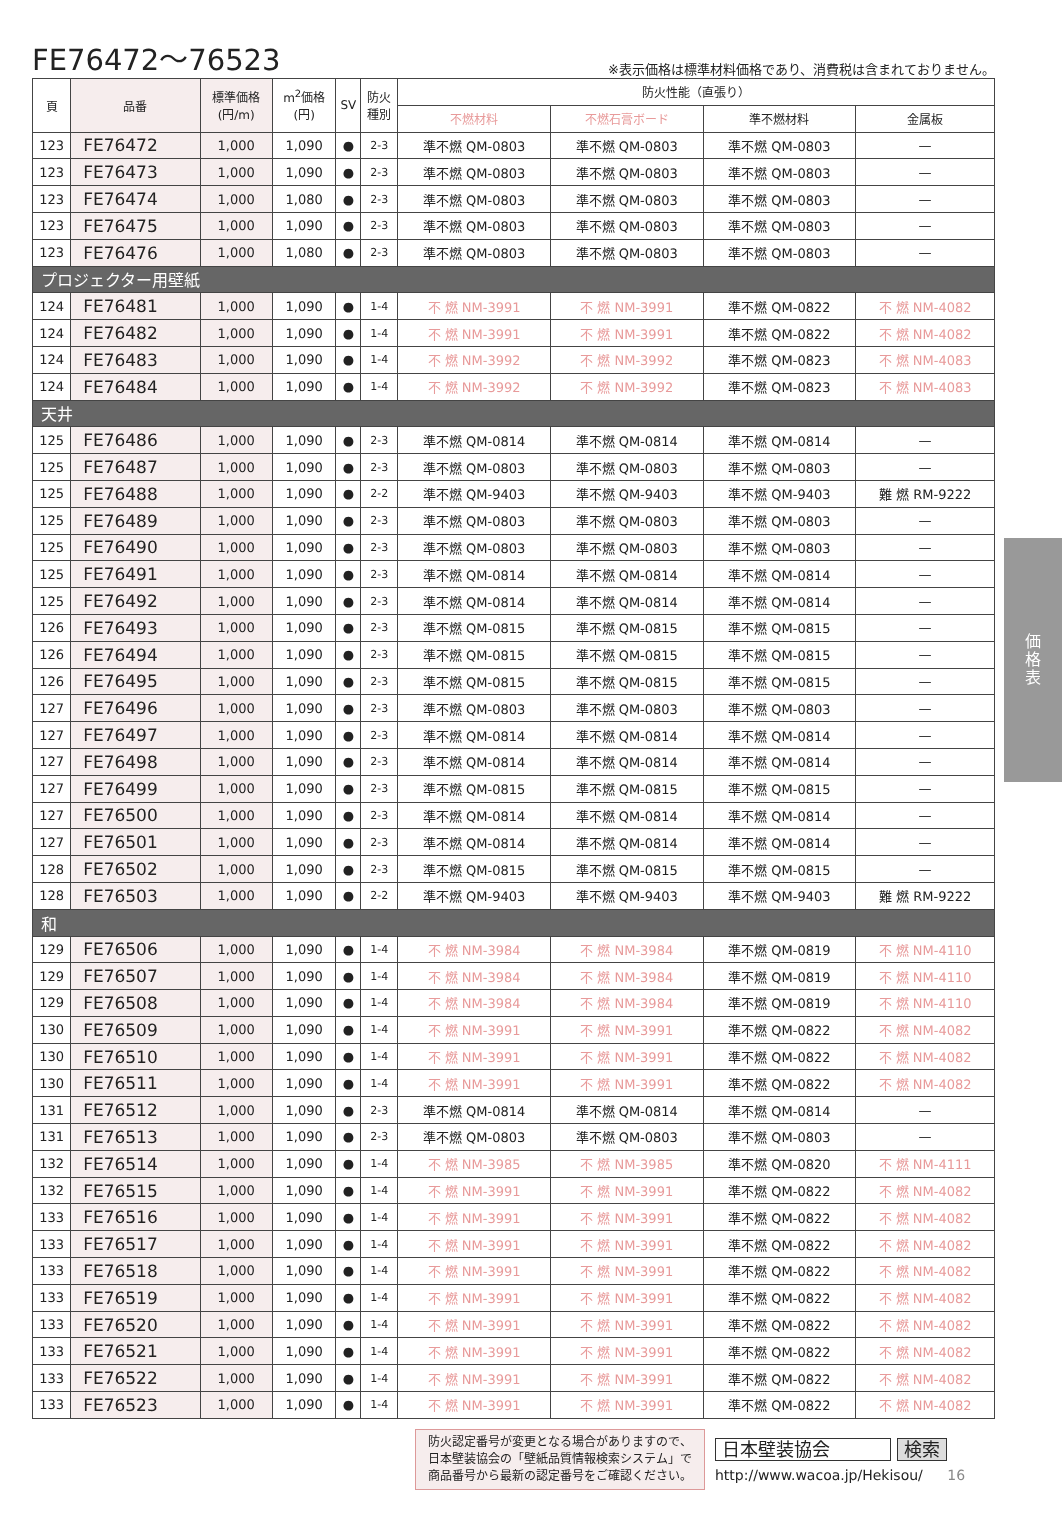FE76472〜76523
※表示価格は標準材料価格であり、消費税は含まれておりません。
| 頁 | 品番 | 標準価格 (円/m) | m<sup>2</sup>価格 (円) | SV | 防火 種別 | 防火性能（直張り） | | | |
| --- | --- | --- | --- | --- | --- | --- | --- | --- | --- |
| | | | | | | 不燃材料 | 不燃石膏ボード | 準不燃材料 | 金属板 |
| 123 | FE76472 | 1,000 | 1,090 | ● | 2-3 | 準不燃 QM-0803 | 準不燃 QM-0803 | 準不燃 QM-0803 | — |
| 123 | FE76473 | 1,000 | 1,090 | ● | 2-3 | 準不燃 QM-0803 | 準不燃 QM-0803 | 準不燃 QM-0803 | — |
| 123 | FE76474 | 1,000 | 1,080 | ● | 2-3 | 準不燃 QM-0803 | 準不燃 QM-0803 | 準不燃 QM-0803 | — |
| 123 | FE76475 | 1,000 | 1,090 | ● | 2-3 | 準不燃 QM-0803 | 準不燃 QM-0803 | 準不燃 QM-0803 | — |
| 123 | FE76476 | 1,000 | 1,080 | ● | 2-3 | 準不燃 QM-0803 | 準不燃 QM-0803 | 準不燃 QM-0803 | — |
| プロジェクター用壁紙 | | | | | | | | | |
| 124 | FE76481 | 1,000 | 1,090 | ● | 1-4 | 不 燃 NM-3991 | 不 燃 NM-3991 | 準不燃 QM-0822 | 不 燃 NM-4082 |
| 124 | FE76482 | 1,000 | 1,090 | ● | 1-4 | 不 燃 NM-3991 | 不 燃 NM-3991 | 準不燃 QM-0822 | 不 燃 NM-4082 |
| 124 | FE76483 | 1,000 | 1,090 | ● | 1-4 | 不 燃 NM-3992 | 不 燃 NM-3992 | 準不燃 QM-0823 | 不 燃 NM-4083 |
| 124 | FE76484 | 1,000 | 1,090 | ● | 1-4 | 不 燃 NM-3992 | 不 燃 NM-3992 | 準不燃 QM-0823 | 不 燃 NM-4083 |
| 天井 | | | | | | | | | |
| 125 | FE76486 | 1,000 | 1,090 | ● | 2-3 | 準不燃 QM-0814 | 準不燃 QM-0814 | 準不燃 QM-0814 | — |
| 125 | FE76487 | 1,000 | 1,090 | ● | 2-3 | 準不燃 QM-0803 | 準不燃 QM-0803 | 準不燃 QM-0803 | — |
| 125 | FE76488 | 1,000 | 1,090 | ● | 2-2 | 準不燃 QM-9403 | 準不燃 QM-9403 | 準不燃 QM-9403 | 難 燃 RM-9222 |
| 125 | FE76489 | 1,000 | 1,090 | ● | 2-3 | 準不燃 QM-0803 | 準不燃 QM-0803 | 準不燃 QM-0803 | — |
| 125 | FE76490 | 1,000 | 1,090 | ● | 2-3 | 準不燃 QM-0803 | 準不燃 QM-0803 | 準不燃 QM-0803 | — |
| 125 | FE76491 | 1,000 | 1,090 | ● | 2-3 | 準不燃 QM-0814 | 準不燃 QM-0814 | 準不燃 QM-0814 | — |
| 125 | FE76492 | 1,000 | 1,090 | ● | 2-3 | 準不燃 QM-0814 | 準不燃 QM-0814 | 準不燃 QM-0814 | — |
| 126 | FE76493 | 1,000 | 1,090 | ● | 2-3 | 準不燃 QM-0815 | 準不燃 QM-0815 | 準不燃 QM-0815 | — |
| 126 | FE76494 | 1,000 | 1,090 | ● | 2-3 | 準不燃 QM-0815 | 準不燃 QM-0815 | 準不燃 QM-0815 | — |
| 126 | FE76495 | 1,000 | 1,090 | ● | 2-3 | 準不燃 QM-0815 | 準不燃 QM-0815 | 準不燃 QM-0815 | — |
| 127 | FE76496 | 1,000 | 1,090 | ● | 2-3 | 準不燃 QM-0803 | 準不燃 QM-0803 | 準不燃 QM-0803 | — |
| 127 | FE76497 | 1,000 | 1,090 | ● | 2-3 | 準不燃 QM-0814 | 準不燃 QM-0814 | 準不燃 QM-0814 | — |
| 127 | FE76498 | 1,000 | 1,090 | ● | 2-3 | 準不燃 QM-0814 | 準不燃 QM-0814 | 準不燃 QM-0814 | — |
| 127 | FE76499 | 1,000 | 1,090 | ● | 2-3 | 準不燃 QM-0815 | 準不燃 QM-0815 | 準不燃 QM-0815 | — |
| 127 | FE76500 | 1,000 | 1,090 | ● | 2-3 | 準不燃 QM-0814 | 準不燃 QM-0814 | 準不燃 QM-0814 | — |
| 127 | FE76501 | 1,000 | 1,090 | ● | 2-3 | 準不燃 QM-0814 | 準不燃 QM-0814 | 準不燃 QM-0814 | — |
| 128 | FE76502 | 1,000 | 1,090 | ● | 2-3 | 準不燃 QM-0815 | 準不燃 QM-0815 | 準不燃 QM-0815 | — |
| 128 | FE76503 | 1,000 | 1,090 | ● | 2-2 | 準不燃 QM-9403 | 準不燃 QM-9403 | 準不燃 QM-9403 | 難 燃 RM-9222 |
| 和 | | | | | | | | | |
| 129 | FE76506 | 1,000 | 1,090 | ● | 1-4 | 不 燃 NM-3984 | 不 燃 NM-3984 | 準不燃 QM-0819 | 不 燃 NM-4110 |
| 129 | FE76507 | 1,000 | 1,090 | ● | 1-4 | 不 燃 NM-3984 | 不 燃 NM-3984 | 準不燃 QM-0819 | 不 燃 NM-4110 |
| 129 | FE76508 | 1,000 | 1,090 | ● | 1-4 | 不 燃 NM-3984 | 不 燃 NM-3984 | 準不燃 QM-0819 | 不 燃 NM-4110 |
| 130 | FE76509 | 1,000 | 1,090 | ● | 1-4 | 不 燃 NM-3991 | 不 燃 NM-3991 | 準不燃 QM-0822 | 不 燃 NM-4082 |
| 130 | FE76510 | 1,000 | 1,090 | ● | 1-4 | 不 燃 NM-3991 | 不 燃 NM-3991 | 準不燃 QM-0822 | 不 燃 NM-4082 |
| 130 | FE76511 | 1,000 | 1,090 | ● | 1-4 | 不 燃 NM-3991 | 不 燃 NM-3991 | 準不燃 QM-0822 | 不 燃 NM-4082 |
| 131 | FE76512 | 1,000 | 1,090 | ● | 2-3 | 準不燃 QM-0814 | 準不燃 QM-0814 | 準不燃 QM-0814 | — |
| 131 | FE76513 | 1,000 | 1,090 | ● | 2-3 | 準不燃 QM-0803 | 準不燃 QM-0803 | 準不燃 QM-0803 | — |
| 132 | FE76514 | 1,000 | 1,090 | ● | 1-4 | 不 燃 NM-3985 | 不 燃 NM-3985 | 準不燃 QM-0820 | 不 燃 NM-4111 |
| 132 | FE76515 | 1,000 | 1,090 | ● | 1-4 | 不 燃 NM-3991 | 不 燃 NM-3991 | 準不燃 QM-0822 | 不 燃 NM-4082 |
| 133 | FE76516 | 1,000 | 1,090 | ● | 1-4 | 不 燃 NM-3991 | 不 燃 NM-3991 | 準不燃 QM-0822 | 不 燃 NM-4082 |
| 133 | FE76517 | 1,000 | 1,090 | ● | 1-4 | 不 燃 NM-3991 | 不 燃 NM-3991 | 準不燃 QM-0822 | 不 燃 NM-4082 |
| 133 | FE76518 | 1,000 | 1,090 | ● | 1-4 | 不 燃 NM-3991 | 不 燃 NM-3991 | 準不燃 QM-0822 | 不 燃 NM-4082 |
| 133 | FE76519 | 1,000 | 1,090 | ● | 1-4 | 不 燃 NM-3991 | 不 燃 NM-3991 | 準不燃 QM-0822 | 不 燃 NM-4082 |
| 133 | FE76520 | 1,000 | 1,090 | ● | 1-4 | 不 燃 NM-3991 | 不 燃 NM-3991 | 準不燃 QM-0822 | 不 燃 NM-4082 |
| 133 | FE76521 | 1,000 | 1,090 | ● | 1-4 | 不 燃 NM-3991 | 不 燃 NM-3991 | 準不燃 QM-0822 | 不 燃 NM-4082 |
| 133 | FE76522 | 1,000 | 1,090 | ● | 1-4 | 不 燃 NM-3991 | 不 燃 NM-3991 | 準不燃 QM-0822 | 不 燃 NM-4082 |
| 133 | FE76523 | 1,000 | 1,090 | ● | 1-4 | 不 燃 NM-3991 | 不 燃 NM-3991 | 準不燃 QM-0822 | 不 燃 NM-4082 |
価
格
表
防火認定番号が変更となる場合がありますので、
日本壁装協会の「壁紙品質情報検索システム」で
商品番号から最新の認定番号をご確認ください。
日本壁装協会 検索
http://www.wacoa.jp/Hekisou/ 16